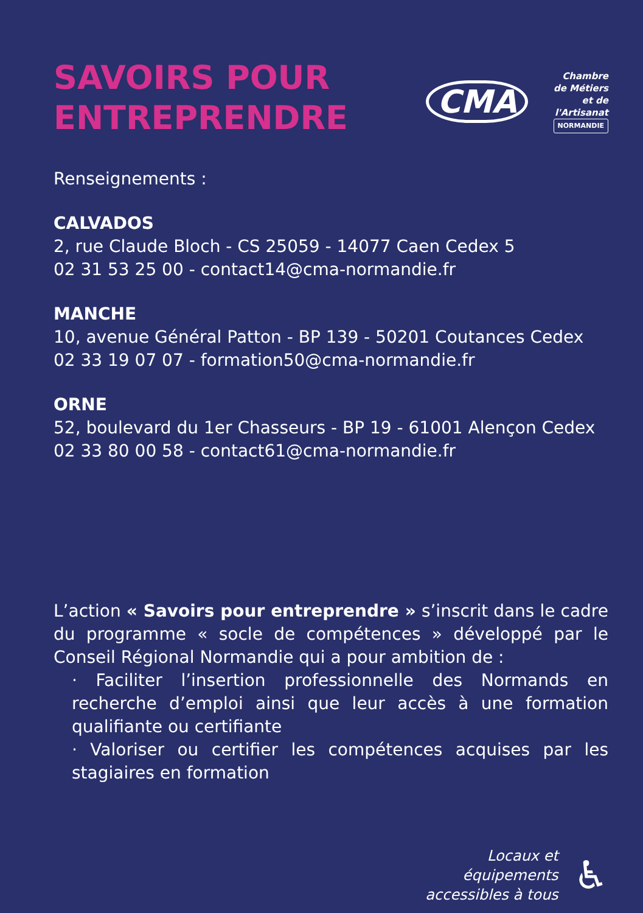SAVOIRS POUR
ENTREPRENDRE
CMA
Chambre
de Métiers
et de l'Artisanat
NORMANDIE
Renseignements :
CALVADOS
2, rue Claude Bloch - CS 25059 - 14077 Caen Cedex 5
02 31 53 25 00 - contact14@cma-normandie.fr
MANCHE
10, avenue Général Patton - BP 139 - 50201 Coutances Cedex
02 33 19 07 07 - formation50@cma-normandie.fr
ORNE
52, boulevard du 1er Chasseurs - BP 19 - 61001 Alençon Cedex
02 33 80 00 58 - contact61@cma-normandie.fr
L’action « Savoirs pour entreprendre » s’inscrit dans le cadre du programme « socle de compétences » développé par le Conseil Régional Normandie qui a pour ambition de :
· Faciliter l’insertion professionnelle des Normands en recherche d’emploi ainsi que leur accès à une formation qualifiante ou certifiante
· Valoriser ou certifier les compétences acquises par les stagiaires en formation
Locaux et
équipements
accessibles à tous
♿